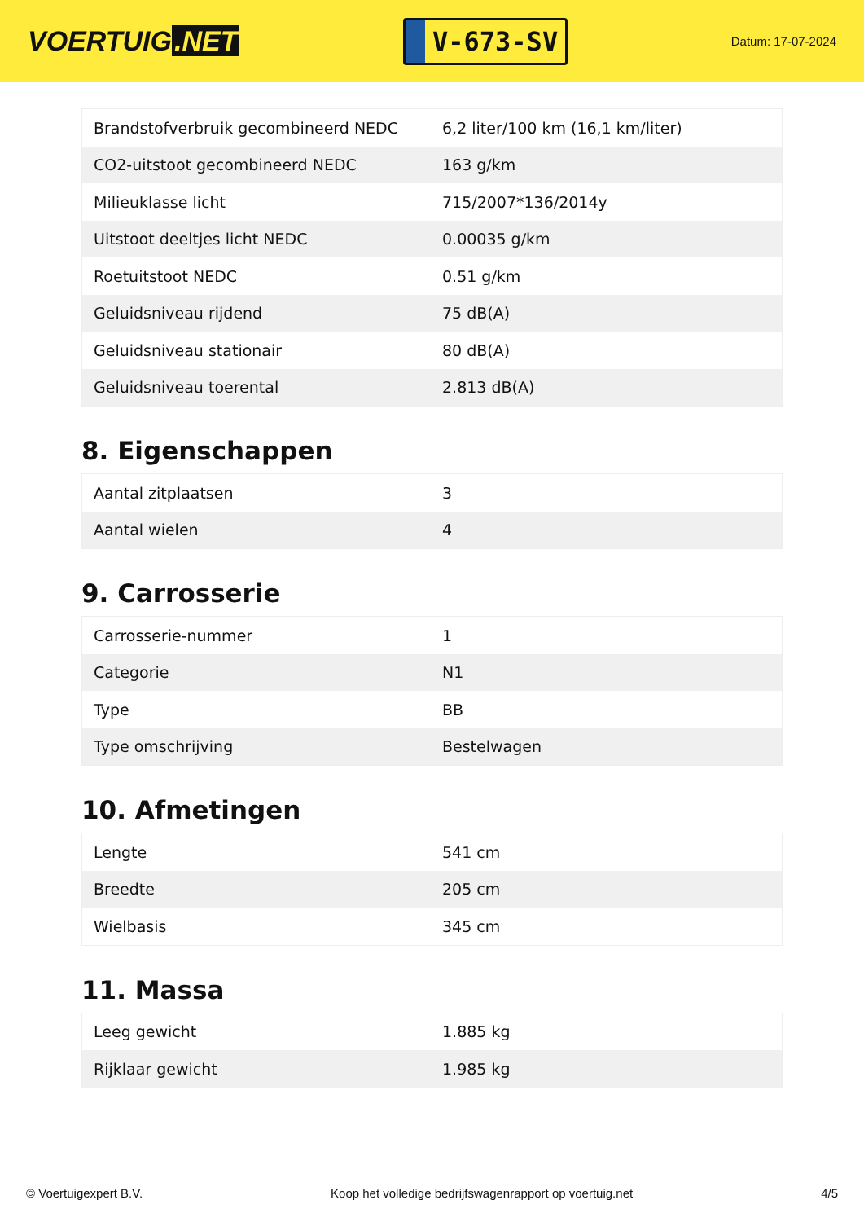VOERTUIG.NET
V-673-SV
Datum: 17-07-2024
| Brandstofverbruik gecombineerd NEDC | 6,2 liter/100 km (16,1 km/liter) |
| CO2-uitstoot gecombineerd NEDC | 163 g/km |
| Milieuklasse licht | 715/2007*136/2014y |
| Uitstoot deeltjes licht NEDC | 0.00035 g/km |
| Roetuitstoot NEDC | 0.51 g/km |
| Geluidsniveau rijdend | 75 dB(A) |
| Geluidsniveau stationair | 80 dB(A) |
| Geluidsniveau toerental | 2.813 dB(A) |
8. Eigenschappen
| Aantal zitplaatsen | 3 |
| Aantal wielen | 4 |
9. Carrosserie
| Carrosserie-nummer | 1 |
| Categorie | N1 |
| Type | BB |
| Type omschrijving | Bestelwagen |
10. Afmetingen
| Lengte | 541 cm |
| Breedte | 205 cm |
| Wielbasis | 345 cm |
11. Massa
| Leeg gewicht | 1.885 kg |
| Rijklaar gewicht | 1.985 kg |
© Voertuigexpert B.V. Koop het volledige bedrijfswagenrapport op voertuig.net 4/5